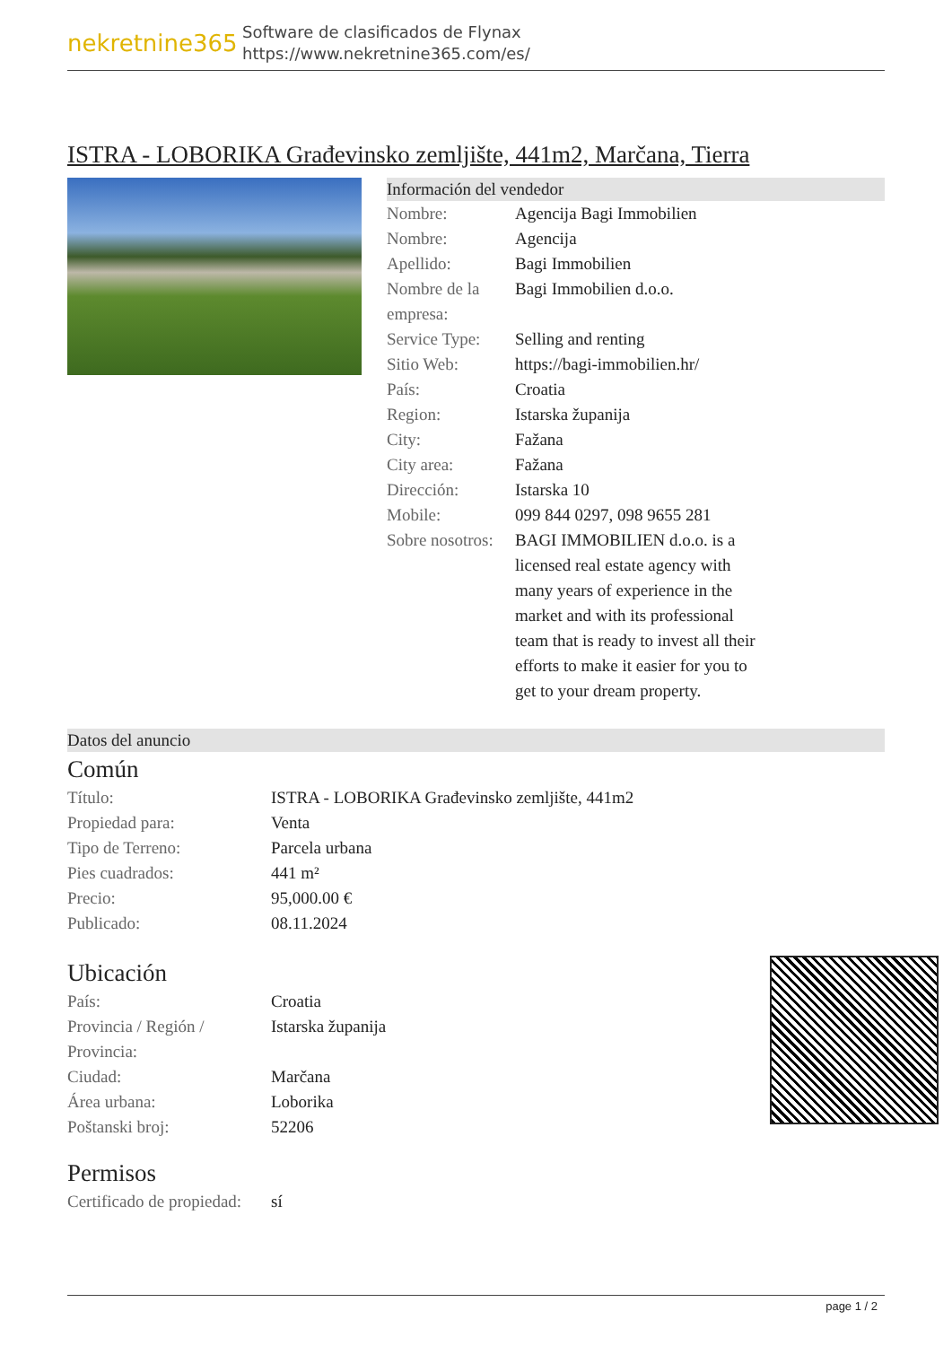nekretnine365
Software de clasificados de Flynax
https://www.nekretnine365.com/es/
ISTRA - LOBORIKA Građevinsko zemljište, 441m2, Marčana, Tierra
Información del vendedor
| Nombre: | Agencija Bagi Immobilien |
| Nombre: | Agencija |
| Apellido: | Bagi Immobilien |
| Nombre de la empresa: | Bagi Immobilien d.o.o. |
| Service Type: | Selling and renting |
| Sitio Web: | https://bagi-immobilien.hr/ |
| País: | Croatia |
| Region: | Istarska županija |
| City: | Fažana |
| City area: | Fažana |
| Dirección: | Istarska 10 |
| Mobile: | 099 844 0297, 098 9655 281 |
| Sobre nosotros: | BAGI IMMOBILIEN d.o.o. is a licensed real estate agency with many years of experience in the market and with its professional team that is ready to invest all their efforts to make it easier for you to get to your dream property. |
Datos del anuncio
Común
| Título: | ISTRA - LOBORIKA Građevinsko zemljište, 441m2 |
| Propiedad para: | Venta |
| Tipo de Terreno: | Parcela urbana |
| Pies cuadrados: | 441 m² |
| Precio: | 95,000.00 € |
| Publicado: | 08.11.2024 |
Ubicación
| País: | Croatia |
| Provincia / Región / Provincia: | Istarska županija |
| Ciudad: | Marčana |
| Área urbana: | Loborika |
| Poštanski broj: | 52206 |
Permisos
| Certificado de propiedad: | sí |
page 1 / 2